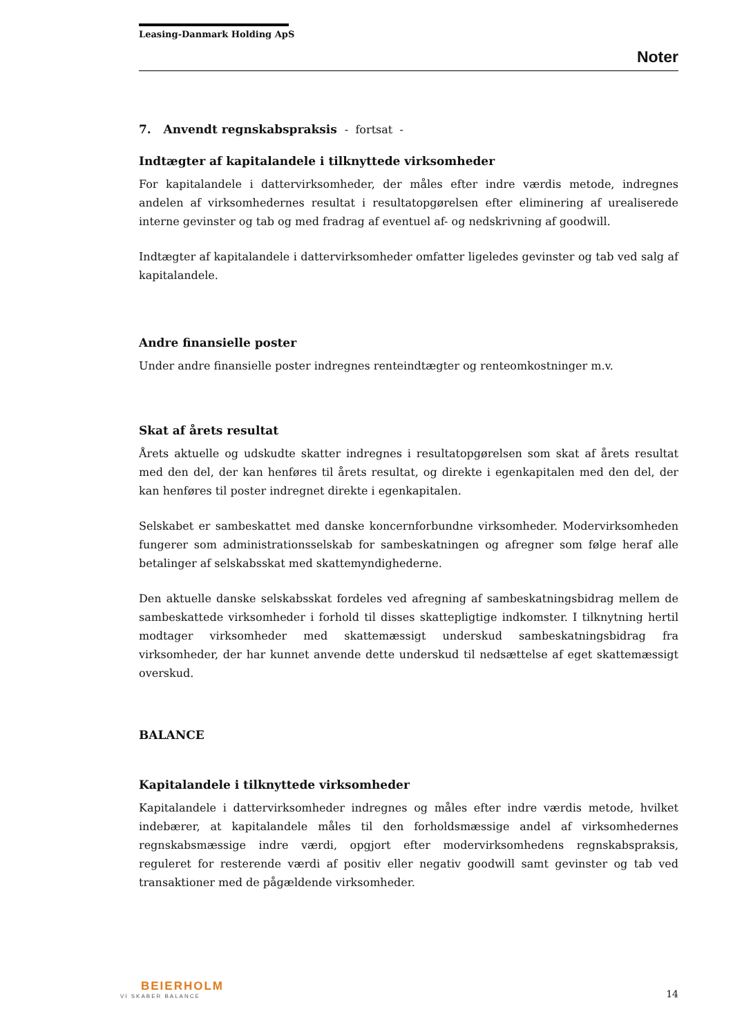Leasing-Danmark Holding ApS
Noter
7. Anvendt regnskabspraksis - fortsat -
Indtægter af kapitalandele i tilknyttede virksomheder
For kapitalandele i dattervirksomheder, der måles efter indre værdis metode, indregnes andelen af virksomhedernes resultat i resultatopgørelsen efter eliminering af urealiserede interne gevinster og tab og med fradrag af eventuel af- og nedskrivning af goodwill.
Indtægter af kapitalandele i dattervirksomheder omfatter ligeledes gevinster og tab ved salg af kapitalandele.
Andre finansielle poster
Under andre finansielle poster indregnes renteindtægter og renteomkostninger m.v.
Skat af årets resultat
Årets aktuelle og udskudte skatter indregnes i resultatopgørelsen som skat af årets resultat med den del, der kan henføres til årets resultat, og direkte i egenkapitalen med den del, der kan henføres til poster indregnet direkte i egenkapitalen.
Selskabet er sambeskattet med danske koncernforbundne virksomheder. Modervirksomheden fungerer som administrationsselskab for sambeskatningen og afregner som følge heraf alle betalinger af selskabsskat med skattemyndighederne.
Den aktuelle danske selskabsskat fordeles ved afregning af sambeskatningsbidrag mellem de sambeskattede virksomheder i forhold til disses skattepligtige indkomster. I tilknytning hertil modtager virksomheder med skattemæssigt underskud sambeskatningsbidrag fra virksomheder, der har kunnet anvende dette underskud til nedsættelse af eget skattemæssigt overskud.
BALANCE
Kapitalandele i tilknyttede virksomheder
Kapitalandele i dattervirksomheder indregnes og måles efter indre værdis metode, hvilket indebærer, at kapitalandele måles til den forholdsmæssige andel af virksomhedernes regnskabsmæssige indre værdi, opgjort efter modervirksomhedens regnskabspraksis, reguleret for resterende værdi af positiv eller negativ goodwill samt gevinster og tab ved transaktioner med de pågældende virksomheder.
BEIERHOLM
VI SKABER BALANCE
14